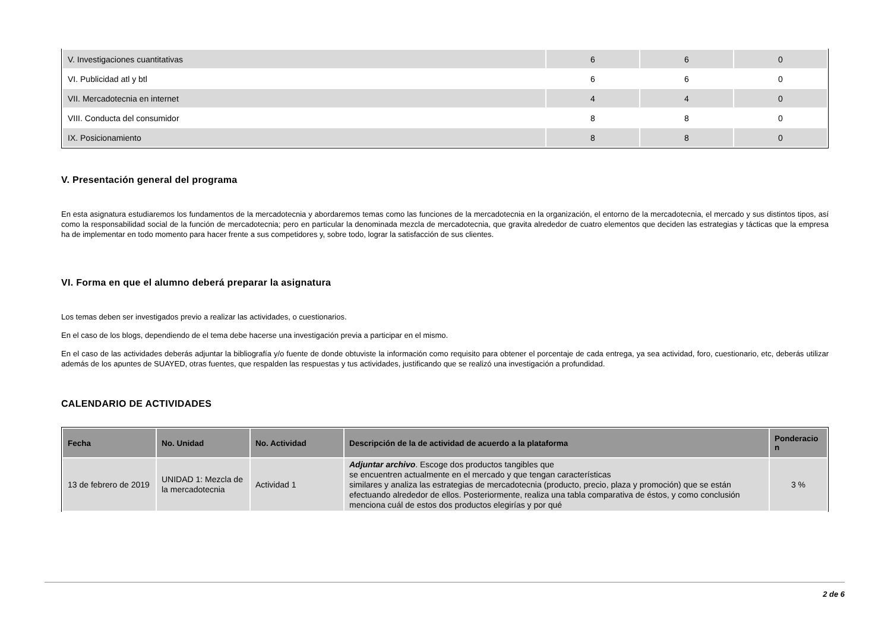| V. Investigaciones cuantitativas | 6 | 6 | 0 |
| VI. Publicidad atl y btl | 6 | 6 | 0 |
| VII. Mercadotecnia en internet | 4 | 4 | 0 |
| VIII. Conducta del consumidor | 8 | 8 | 0 |
| IX. Posicionamiento | 8 | 8 | 0 |
V. Presentación general del programa
En esta asignatura estudiaremos los fundamentos de la mercadotecnia y abordaremos temas como las funciones de la mercadotecnia en la organización, el entorno de la mercadotecnia, el mercado y sus distintos tipos, así como la responsabilidad social de la función de mercadotecnia; pero en particular la denominada mezcla de mercadotecnia, que gravita alrededor de cuatro elementos que deciden las estrategias y tácticas que la empresa ha de implementar en todo momento para hacer frente a sus competidores y, sobre todo, lograr la satisfacción de sus clientes.
VI. Forma en que el alumno deberá preparar la asignatura
Los temas deben ser investigados previo a realizar las actividades, o cuestionarios.
En el caso de los blogs, dependiendo de el tema debe hacerse una investigación previa a participar en el mismo.
En el caso de las actividades deberás adjuntar la bibliografía y/o fuente de donde obtuviste la información como requisito para obtener el porcentaje de cada entrega, ya sea actividad, foro, cuestionario, etc, deberás utilizar además de los apuntes de SUAYED, otras fuentes, que respalden las respuestas y tus actividades, justificando que se realizó una investigación a profundidad.
CALENDARIO DE ACTIVIDADES
| Fecha | No. Unidad | No. Actividad | Descripción de la de actividad de acuerdo a la plataforma | Ponderacio n |
| --- | --- | --- | --- | --- |
| 13 de febrero de 2019 | UNIDAD 1: Mezcla de la mercadotecnia | Actividad 1 | Adjuntar archivo . Escoge dos productos tangibles que se encuentren actualmente en el mercado y que tengan características similares y analiza las estrategias de mercadotecnia (producto, precio, plaza y promoción) que se están efectuando alrededor de ellos. Posteriormente, realiza una tabla comparativa de éstos, y como conclusión menciona cuál de estos dos productos elegirías y por qué | 3 % |
2 de 6